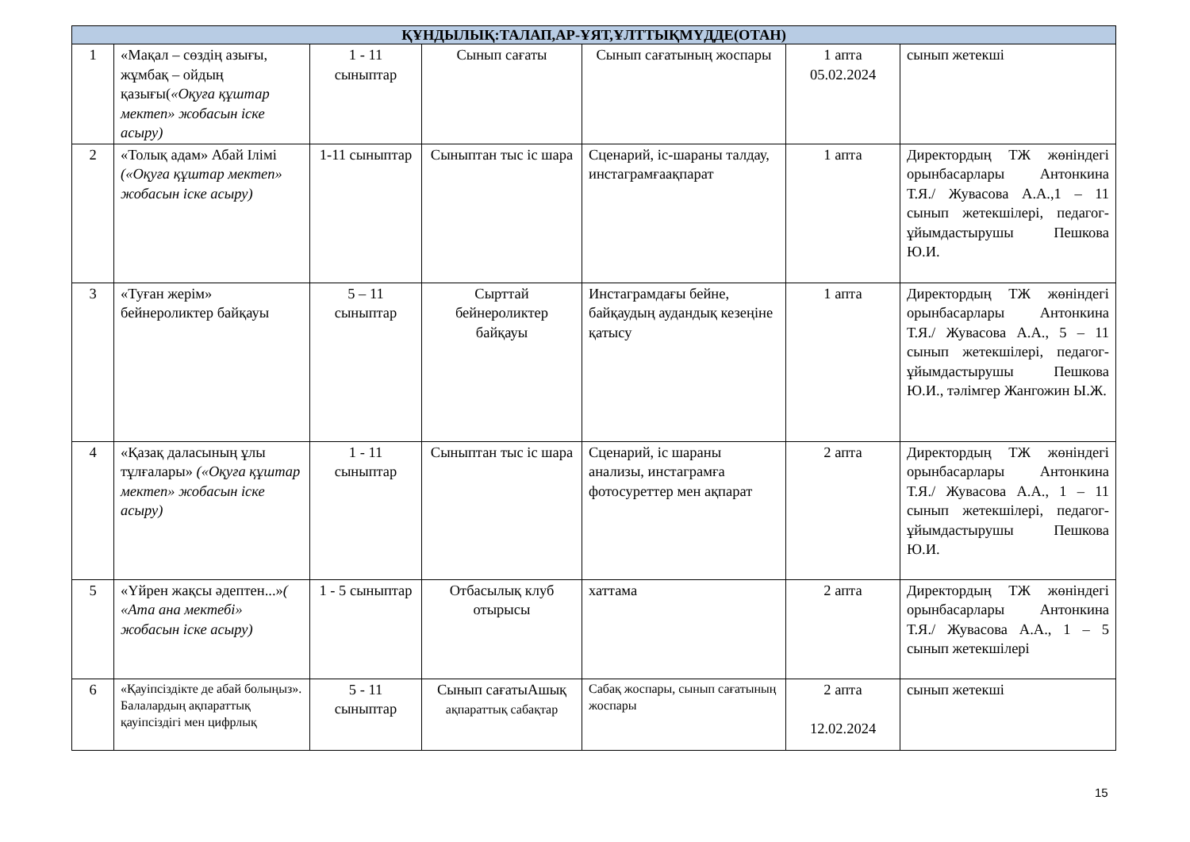| ҚҰНДЫЛЫҚ:ТАЛАП,АР-ҰЯТ,ҰЛТТЫҚМҮДДЕ(ОТАН) | | | | | | |
| --- | --- | --- | --- | --- | --- | --- |
| 1 | «Мақал – сөздің азығы, жұмбақ – ойдың қазығы( «Оқуға құштар мектеп» жобасын іске асыру) | 1 - 11 сыныптар | Сынып сағаты | Сынып сағатының жоспары | 1 апта 05.02.2024 | сынып жетекші |
| 2 | «Толық адам» Абай Ілімі («Оқуға құштар мектеп» жобасын іске асыру) | 1-11 сыныптар | Сыныптан тыс іс шара | Сценарий, іс-шараны талдау, инстаграмғаақпарат | 1 апта | Директордың ТЖ жөніндегі орынбасарлары Антонкина Т.Я./ Жувасова А.А.,1 – 11 сынып жетекшілері, педагог-ұйымдастырушы Пешкова Ю.И. |
| 3 | «Туған жерім» бейнероликтер байқауы | 5 – 11 сыныптар | Сырттай бейнероликтер байқауы | Инстаграмдағы бейне, байқаудың аудандық кезеңіне қатысу | 1 апта | Директордың ТЖ жөніндегі орынбасарлары Антонкина Т.Я./ Жувасова А.А., 5 – 11 сынып жетекшілері, педагог-ұйымдастырушы Пешкова Ю.И., тәлімгер Жангожин Ы.Ж. |
| 4 | «Қазақ даласының ұлы тұлғалары» («Оқуға құштар мектеп» жобасын іске асыру) | 1 - 11 сыныптар | Сыныптан тыс іс шара | Сценарий, іс шараны анализы, инстаграмға фотосуреттер мен ақпарат | 2 апта | Директордың ТЖ жөніндегі орынбасарлары Антонкина Т.Я./ Жувасова А.А., 1 – 11 сынып жетекшілері, педагог-ұйымдастырушы Пешкова Ю.И. |
| 5 | «Үйрен жақсы әдептен...» ( «Ата ана мектебі» жобасын іске асыру) | 1 - 5 сыныптар | Отбасылық клуб отырысы | хаттама | 2 апта | Директордың ТЖ жөніндегі орынбасарлары Антонкина Т.Я./ Жувасова А.А., 1 – 5 сынып жетекшілері |
| 6 | «Қауіпсіздікте де абай болыңыз». Балалардың ақпараттық қауіпсіздігі мен цифрлық | 5 - 11 сыныптар | Сынып сағатыАшық ақпараттық сабақтар | Сабақ жоспары, сынып сағатының жоспары | 2 апта 12.02.2024 | сынып жетекші |
15